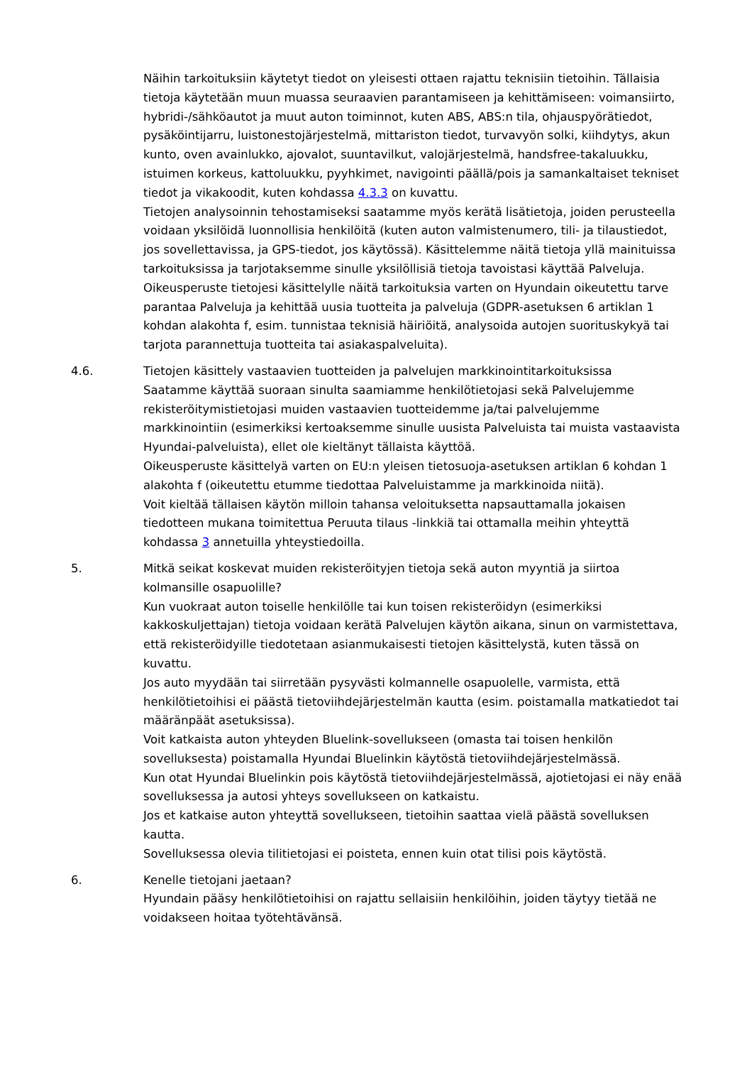Näihin tarkoituksiin käytetyt tiedot on yleisesti ottaen rajattu teknisiin tietoihin. Tällaisia tietoja käytetään muun muassa seuraavien parantamiseen ja kehittämiseen: voimansiirto, hybridi-/sähköautot ja muut auton toiminnot, kuten ABS, ABS:n tila, ohjauspyörätiedot, pysäköintijarru, luistonestojärjestelmä, mittariston tiedot, turvavyön solki, kiihdytys, akun kunto, oven avainlukko, ajovalot, suuntavilkut, valojärjestelmä, handsfree-takaluukku, istuimen korkeus, kattoluukku, pyyhkimet, navigointi päällä/pois ja samankaltaiset tekniset tiedot ja vikakoodit, kuten kohdassa 4.3.3 on kuvattu.
Tietojen analysoinnin tehostamiseksi saatamme myös kerätä lisätietoja, joiden perusteella voidaan yksilöidä luonnollisia henkilöitä (kuten auton valmistenumero, tili- ja tilaustiedot, jos sovellettavissa, ja GPS-tiedot, jos käytössä). Käsittelemme näitä tietoja yllä mainituissa tarkoituksissa ja tarjotaksemme sinulle yksilöllisiä tietoja tavoistasi käyttää Palveluja.
Oikeusperuste tietojesi käsittelylle näitä tarkoituksia varten on Hyundain oikeutettu tarve parantaa Palveluja ja kehittää uusia tuotteita ja palveluja (GDPR-asetuksen 6 artiklan 1 kohdan alakohta f, esim. tunnistaa teknisiä häiriöitä, analysoida autojen suorituskykyä tai tarjota parannettuja tuotteita tai asiakaspalveluita).
4.6. Tietojen käsittely vastaavien tuotteiden ja palvelujen markkinointitarkoituksissa
Saatamme käyttää suoraan sinulta saamiamme henkilötietojasi sekä Palvelujemme rekisteröitymistietojasi muiden vastaavien tuotteidemme ja/tai palvelujemme markkinointiin (esimerkiksi kertoaksemme sinulle uusista Palveluista tai muista vastaavista Hyundai-palveluista), ellet ole kieltänyt tällaista käyttöä.
Oikeusperuste käsittelyä varten on EU:n yleisen tietosuoja-asetuksen artiklan 6 kohdan 1 alakohta f (oikeutettu etumme tiedottaa Palveluistamme ja markkinoida niitä).
Voit kieltää tällaisen käytön milloin tahansa veloituksetta napsauttamalla jokaisen tiedotteen mukana toimitettua Peruuta tilaus -linkkiä tai ottamalla meihin yhteyttä kohdassa 3 annetuilla yhteystiedoilla.
5. Mitkä seikat koskevat muiden rekisteröityjen tietoja sekä auton myyntiä ja siirtoa kolmansille osapuolille?
Kun vuokraat auton toiselle henkilölle tai kun toisen rekisteröidyn (esimerkiksi kakkoskuljettajan) tietoja voidaan kerätä Palvelujen käytön aikana, sinun on varmistettava, että rekisteröidyille tiedotetaan asianmukaisesti tietojen käsittelystä, kuten tässä on kuvattu.
Jos auto myydään tai siirretään pysyvästi kolmannelle osapuolelle, varmista, että henkilötietoihisi ei päästä tietoviihdejärjestelmän kautta (esim. poistamalla matkatiedot tai määränpäät asetuksissa).
Voit katkaista auton yhteyden Bluelink-sovellukseen (omasta tai toisen henkilön sovelluksesta) poistamalla Hyundai Bluelinkin käytöstä tietoviihdejärjestelmässä.
Kun otat Hyundai Bluelinkin pois käytöstä tietoviihdejärjestelmässä, ajotietojasi ei näy enää sovelluksessa ja autosi yhteys sovellukseen on katkaistu.
Jos et katkaise auton yhteyttä sovellukseen, tietoihin saattaa vielä päästä sovelluksen kautta.
Sovelluksessa olevia tilitietojasi ei poisteta, ennen kuin otat tilisi pois käytöstä.
6. Kenelle tietojani jaetaan?
Hyundain pääsy henkilötietoihisi on rajattu sellaisiin henkilöihin, joiden täytyy tietää ne voidakseen hoitaa työtehtävänsä.